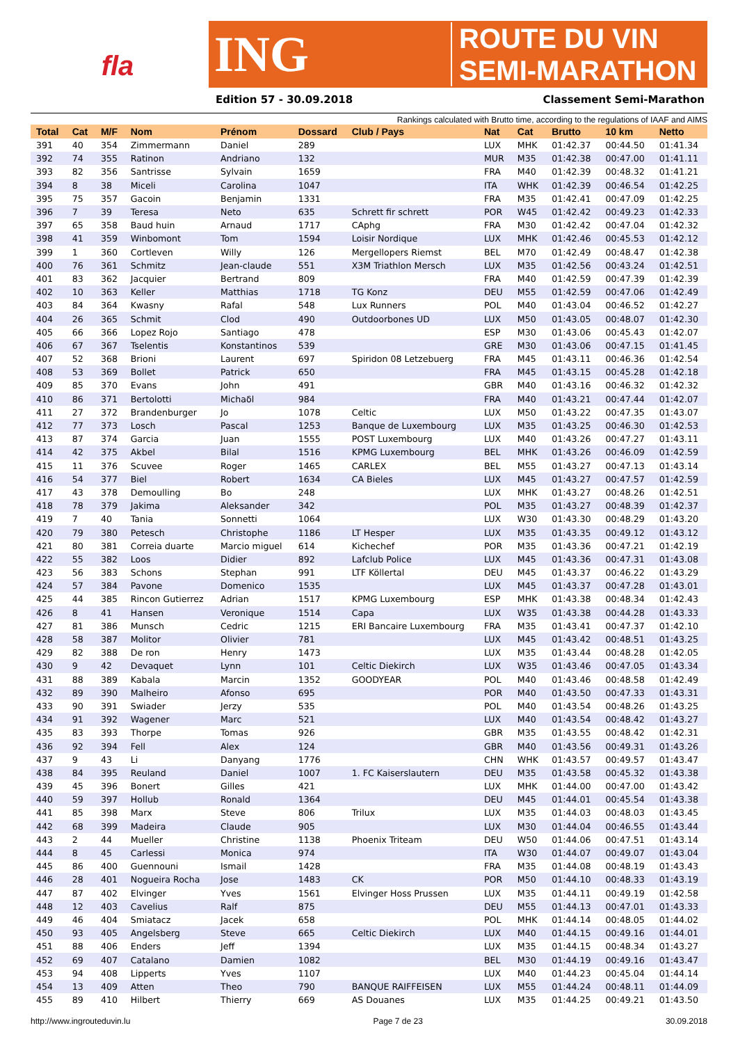fla
ING
ROUTE DU VIN
SEMI-MARATHON
Edition 57 - 30.09.2018 Classement Semi-Marathon
Rankings calculated with Brutto time, according to the regulations of IAAF and AIMS
| Total | Cat | M/F | Nom | Prénom | Dossard | Club / Pays | Nat | Cat | Brutto | 10 km | Netto |
| --- | --- | --- | --- | --- | --- | --- | --- | --- | --- | --- | --- |
| 391 | 40 | 354 | Zimmermann | Daniel | 289 | | LUX | MHK | 01:42.37 | 00:44.50 | 01:41.34 |
| 392 | 74 | 355 | Ratinon | Andriano | 132 | | MUR | M35 | 01:42.38 | 00:47.00 | 01:41.11 |
| 393 | 82 | 356 | Santrisse | Sylvain | 1659 | | FRA | M40 | 01:42.39 | 00:48.32 | 01:41.21 |
| 394 | 8 | 38 | Miceli | Carolina | 1047 | | ITA | WHK | 01:42.39 | 00:46.54 | 01:42.25 |
| 395 | 75 | 357 | Gacoin | Benjamin | 1331 | | FRA | M35 | 01:42.41 | 00:47.09 | 01:42.25 |
| 396 | 7 | 39 | Teresa | Neto | 635 | Schrett fir schrett | POR | W45 | 01:42.42 | 00:49.23 | 01:42.33 |
| 397 | 65 | 358 | Baud huin | Arnaud | 1717 | CAphg | FRA | M30 | 01:42.42 | 00:47.04 | 01:42.32 |
| 398 | 41 | 359 | Winbomont | Tom | 1594 | Loisir Nordique | LUX | MHK | 01:42.46 | 00:45.53 | 01:42.12 |
| 399 | 1 | 360 | Cortleven | Willy | 126 | Mergellopers Riemst | BEL | M70 | 01:42.49 | 00:48.47 | 01:42.38 |
| 400 | 76 | 361 | Schmitz | Jean-claude | 551 | X3M Triathlon Mersch | LUX | M35 | 01:42.56 | 00:43.24 | 01:42.51 |
| 401 | 83 | 362 | Jacquier | Bertrand | 809 | | FRA | M40 | 01:42.59 | 00:47.39 | 01:42.39 |
| 402 | 10 | 363 | Keller | Matthias | 1718 | TG Konz | DEU | M55 | 01:42.59 | 00:47.06 | 01:42.49 |
| 403 | 84 | 364 | Kwasny | Rafal | 548 | Lux Runners | POL | M40 | 01:43.04 | 00:46.52 | 01:42.27 |
| 404 | 26 | 365 | Schmit | Clod | 490 | Outdoorbones UD | LUX | M50 | 01:43.05 | 00:48.07 | 01:42.30 |
| 405 | 66 | 366 | Lopez Rojo | Santiago | 478 | | ESP | M30 | 01:43.06 | 00:45.43 | 01:42.07 |
| 406 | 67 | 367 | Tselentis | Konstantinos | 539 | | GRE | M30 | 01:43.06 | 00:47.15 | 01:41.45 |
| 407 | 52 | 368 | Brioni | Laurent | 697 | Spiridon 08 Letzebuerg | FRA | M45 | 01:43.11 | 00:46.36 | 01:42.54 |
| 408 | 53 | 369 | Bollet | Patrick | 650 | | FRA | M45 | 01:43.15 | 00:45.28 | 01:42.18 |
| 409 | 85 | 370 | Evans | John | 491 | | GBR | M40 | 01:43.16 | 00:46.32 | 01:42.32 |
| 410 | 86 | 371 | Bertolotti | Michaδl | 984 | | FRA | M40 | 01:43.21 | 00:47.44 | 01:42.07 |
| 411 | 27 | 372 | Brandenburger | Jo | 1078 | Celtic | LUX | M50 | 01:43.22 | 00:47.35 | 01:43.07 |
| 412 | 77 | 373 | Losch | Pascal | 1253 | Banque de Luxembourg | LUX | M35 | 01:43.25 | 00:46.30 | 01:42.53 |
| 413 | 87 | 374 | Garcia | Juan | 1555 | POST Luxembourg | LUX | M40 | 01:43.26 | 00:47.27 | 01:43.11 |
| 414 | 42 | 375 | Akbel | Bilal | 1516 | KPMG Luxembourg | BEL | MHK | 01:43.26 | 00:46.09 | 01:42.59 |
| 415 | 11 | 376 | Scuvee | Roger | 1465 | CARLEX | BEL | M55 | 01:43.27 | 00:47.13 | 01:43.14 |
| 416 | 54 | 377 | Biel | Robert | 1634 | CA Bieles | LUX | M45 | 01:43.27 | 00:47.57 | 01:42.59 |
| 417 | 43 | 378 | Demoulling | Bo | 248 | | LUX | MHK | 01:43.27 | 00:48.26 | 01:42.51 |
| 418 | 78 | 379 | Jakima | Aleksander | 342 | | POL | M35 | 01:43.27 | 00:48.39 | 01:42.37 |
| 419 | 7 | 40 | Tania | Sonnetti | 1064 | | LUX | W30 | 01:43.30 | 00:48.29 | 01:43.20 |
| 420 | 79 | 380 | Petesch | Christophe | 1186 | LT Hesper | LUX | M35 | 01:43.35 | 00:49.12 | 01:43.12 |
| 421 | 80 | 381 | Correia duarte | Marcio miguel | 614 | Kichechef | POR | M35 | 01:43.36 | 00:47.21 | 01:42.19 |
| 422 | 55 | 382 | Loos | Didier | 892 | Lafclub Police | LUX | M45 | 01:43.36 | 00:47.31 | 01:43.08 |
| 423 | 56 | 383 | Schons | Stephan | 991 | LTF Köllertal | DEU | M45 | 01:43.37 | 00:46.22 | 01:43.29 |
| 424 | 57 | 384 | Pavone | Domenico | 1535 | | LUX | M45 | 01:43.37 | 00:47.28 | 01:43.01 |
| 425 | 44 | 385 | Rincon Gutierrez | Adrian | 1517 | KPMG Luxembourg | ESP | MHK | 01:43.38 | 00:48.34 | 01:42.43 |
| 426 | 8 | 41 | Hansen | Veronique | 1514 | Capa | LUX | W35 | 01:43.38 | 00:44.28 | 01:43.33 |
| 427 | 81 | 386 | Munsch | Cedric | 1215 | ERI Bancaire Luxembourg | FRA | M35 | 01:43.41 | 00:47.37 | 01:42.10 |
| 428 | 58 | 387 | Molitor | Olivier | 781 | | LUX | M45 | 01:43.42 | 00:48.51 | 01:43.25 |
| 429 | 82 | 388 | De ron | Henry | 1473 | | LUX | M35 | 01:43.44 | 00:48.28 | 01:42.05 |
| 430 | 9 | 42 | Devaquet | Lynn | 101 | Celtic Diekirch | LUX | W35 | 01:43.46 | 00:47.05 | 01:43.34 |
| 431 | 88 | 389 | Kabala | Marcin | 1352 | GOODYEAR | POL | M40 | 01:43.46 | 00:48.58 | 01:42.49 |
| 432 | 89 | 390 | Malheiro | Afonso | 695 | | POR | M40 | 01:43.50 | 00:47.33 | 01:43.31 |
| 433 | 90 | 391 | Swiader | Jerzy | 535 | | POL | M40 | 01:43.54 | 00:48.26 | 01:43.25 |
| 434 | 91 | 392 | Wagener | Marc | 521 | | LUX | M40 | 01:43.54 | 00:48.42 | 01:43.27 |
| 435 | 83 | 393 | Thorpe | Tomas | 926 | | GBR | M35 | 01:43.55 | 00:48.42 | 01:42.31 |
| 436 | 92 | 394 | Fell | Alex | 124 | | GBR | M40 | 01:43.56 | 00:49.31 | 01:43.26 |
| 437 | 9 | 43 | Li | Danyang | 1776 | | CHN | WHK | 01:43.57 | 00:49.57 | 01:43.47 |
| 438 | 84 | 395 | Reuland | Daniel | 1007 | 1. FC Kaiserslautern | DEU | M35 | 01:43.58 | 00:45.32 | 01:43.38 |
| 439 | 45 | 396 | Bonert | Gilles | 421 | | LUX | MHK | 01:44.00 | 00:47.00 | 01:43.42 |
| 440 | 59 | 397 | Hollub | Ronald | 1364 | | DEU | M45 | 01:44.01 | 00:45.54 | 01:43.38 |
| 441 | 85 | 398 | Marx | Steve | 806 | Trilux | LUX | M35 | 01:44.03 | 00:48.03 | 01:43.45 |
| 442 | 68 | 399 | Madeira | Claude | 905 | | LUX | M30 | 01:44.04 | 00:46.55 | 01:43.44 |
| 443 | 2 | 44 | Mueller | Christine | 1138 | Phoenix Triteam | DEU | W50 | 01:44.06 | 00:47.51 | 01:43.14 |
| 444 | 8 | 45 | Carlessi | Monica | 974 | | ITA | W30 | 01:44.07 | 00:49.07 | 01:43.04 |
| 445 | 86 | 400 | Guennouni | Ismail | 1428 | | FRA | M35 | 01:44.08 | 00:48.19 | 01:43.43 |
| 446 | 28 | 401 | Nogueira Rocha | Jose | 1483 | CK | POR | M50 | 01:44.10 | 00:48.33 | 01:43.19 |
| 447 | 87 | 402 | Elvinger | Yves | 1561 | Elvinger Hoss Prussen | LUX | M35 | 01:44.11 | 00:49.19 | 01:42.58 |
| 448 | 12 | 403 | Cavelius | Ralf | 875 | | DEU | M55 | 01:44.13 | 00:47.01 | 01:43.33 |
| 449 | 46 | 404 | Smiatacz | Jacek | 658 | | POL | MHK | 01:44.14 | 00:48.05 | 01:44.02 |
| 450 | 93 | 405 | Angelsberg | Steve | 665 | Celtic Diekirch | LUX | M40 | 01:44.15 | 00:49.16 | 01:44.01 |
| 451 | 88 | 406 | Enders | Jeff | 1394 | | LUX | M35 | 01:44.15 | 00:48.34 | 01:43.27 |
| 452 | 69 | 407 | Catalano | Damien | 1082 | | BEL | M30 | 01:44.19 | 00:49.16 | 01:43.47 |
| 453 | 94 | 408 | Lipperts | Yves | 1107 | | LUX | M40 | 01:44.23 | 00:45.04 | 01:44.14 |
| 454 | 13 | 409 | Atten | Theo | 790 | BANQUE RAIFFEISEN | LUX | M55 | 01:44.24 | 00:48.11 | 01:44.09 |
| 455 | 89 | 410 | Hilbert | Thierry | 669 | AS Douanes | LUX | M35 | 01:44.25 | 00:49.21 | 01:43.50 |
http://www.ingrouteduvin.lu Page 7 de 23 30.09.2018